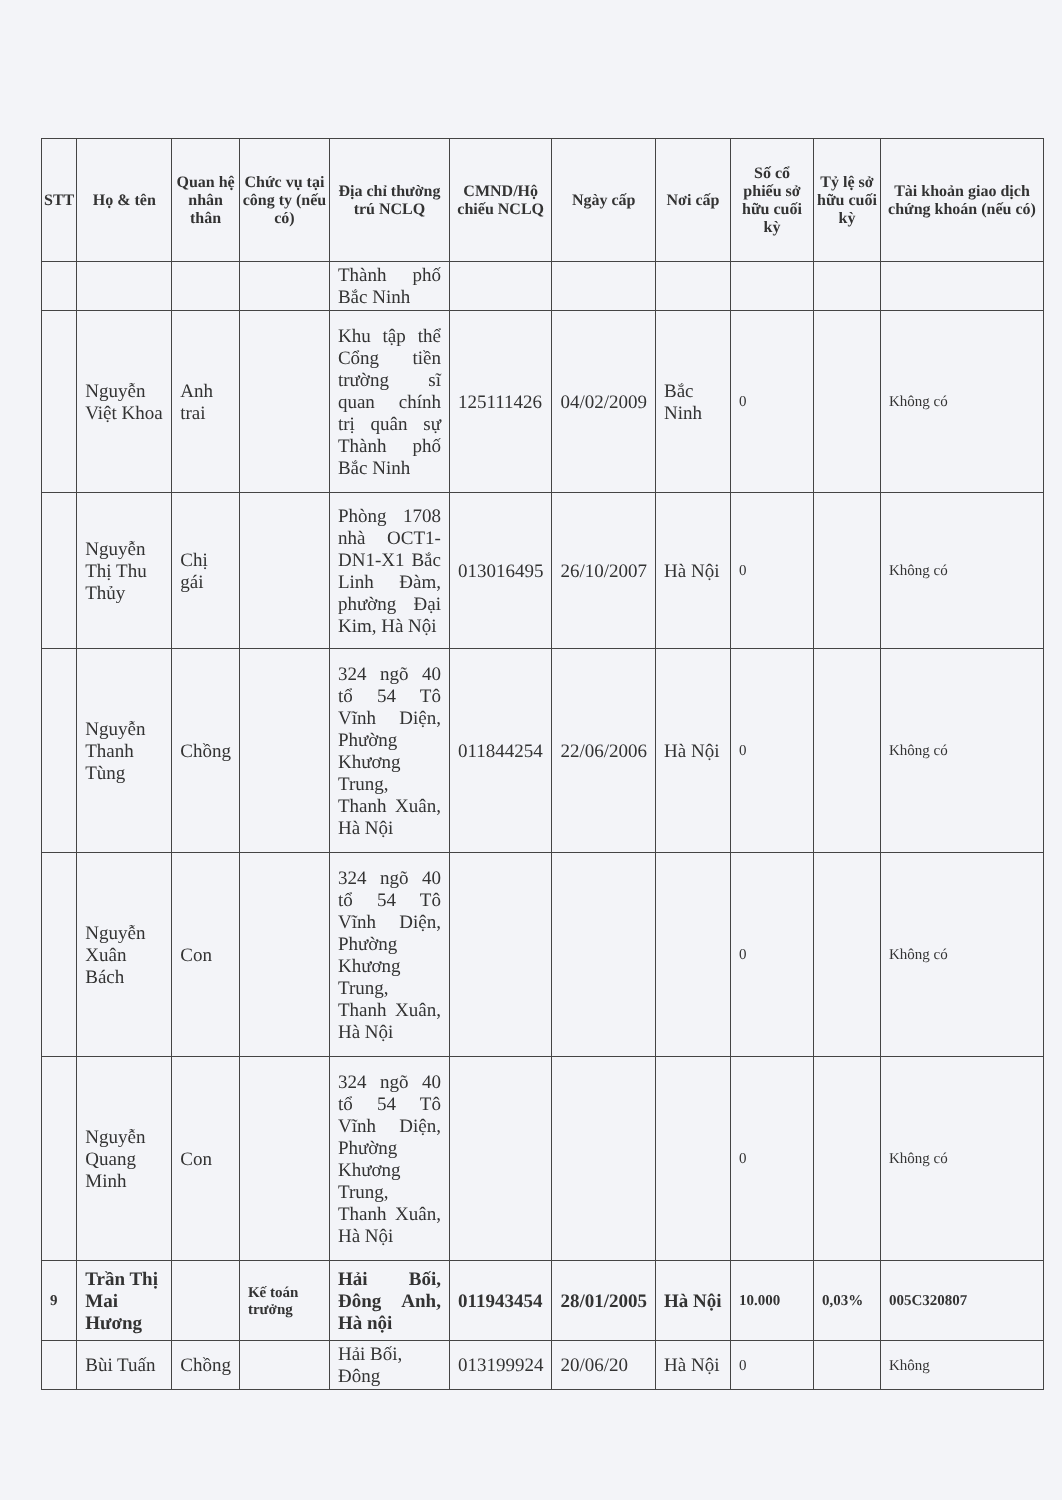| STT | Họ & tên | Quan hệ nhân thân | Chức vụ tại công ty (nếu có) | Địa chỉ thường trú NCLQ | CMND/Hộ chiếu NCLQ | Ngày cấp | Nơi cấp | Số cổ phiếu sở hữu cuối kỳ | Tỷ lệ sở hữu cuối kỳ | Tài khoản giao dịch chứng khoán (nếu có) |
| --- | --- | --- | --- | --- | --- | --- | --- | --- | --- | --- |
| | | | | Thành phố Bắc Ninh | | | | | | |
| | Nguyễn Việt Khoa | Anh trai | | Khu tập thể Cổng tiền trường sĩ quan chính trị quân sự Thành phố Bắc Ninh | 125111426 | 04/02/2009 | Bắc Ninh | 0 | | Không có |
| | Nguyễn Thị Thu Thủy | Chị gái | | Phòng 1708 nhà OCT1-DN1-X1 Bắc Linh Đàm, phường Đại Kim, Hà Nội | 013016495 | 26/10/2007 | Hà Nội | 0 | | Không có |
| | Nguyễn Thanh Tùng | Chồng | | 324 ngõ 40 tổ 54 Tô Vĩnh Diện, Phường Khương Trung, Thanh Xuân, Hà Nội | 011844254 | 22/06/2006 | Hà Nội | 0 | | Không có |
| | Nguyễn Xuân Bách | Con | | 324 ngõ 40 tổ 54 Tô Vĩnh Diện, Phường Khương Trung, Thanh Xuân, Hà Nội | | | | 0 | | Không có |
| | Nguyễn Quang Minh | Con | | 324 ngõ 40 tổ 54 Tô Vĩnh Diện, Phường Khương Trung, Thanh Xuân, Hà Nội | | | | 0 | | Không có |
| 9 | Trần Thị Mai Hương | | Kế toán trưởng | Hải Bối, Đông Anh, Hà nội | 011943454 | 28/01/2005 | Hà Nội | 10.000 | 0,03% | 005C320807 |
| | Bùi Tuấn | Chồng | | Hải Bối, Đông | 013199924 | 20/06/20 | Hà Nội | 0 | | Không |